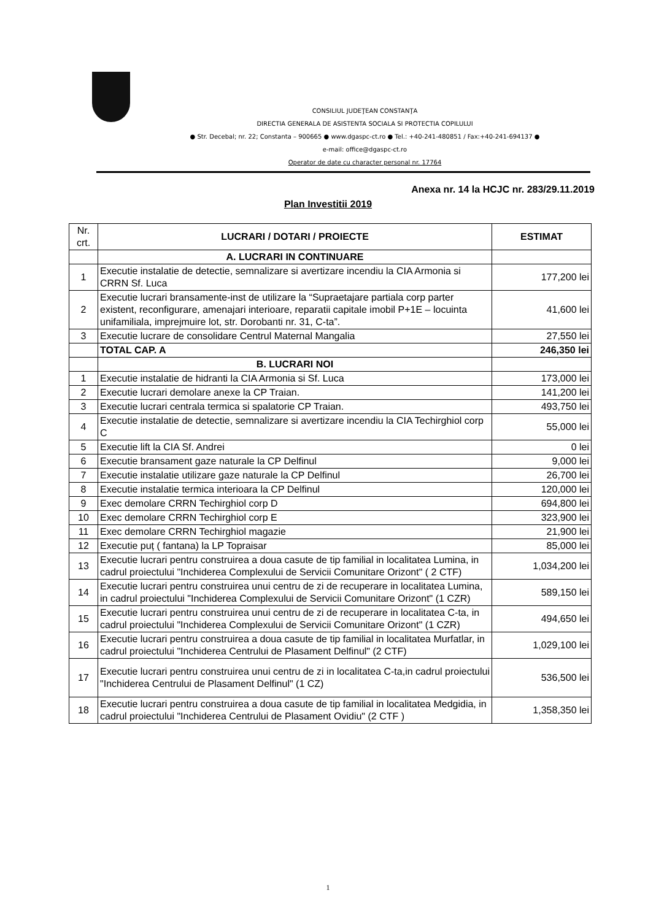CONSILIUL JUDEŢEAN CONSTANŢA
DIRECTIA GENERALA DE ASISTENTA SOCIALA SI PROTECTIA COPILULUI
● Str. Decebal; nr. 22; Constanta – 900665 ● www.dgaspc-ct.ro ● Tel.: +40-241-480851 / Fax:+40-241-694137 ●
e-mail: office@dgaspc-ct.ro
Operator de date cu character personal nr. 17764
Anexa nr. 14 la HCJC nr. 283/29.11.2019
Plan Investitii 2019
| Nr. crt. | LUCRARI / DOTARI / PROIECTE | ESTIMAT |
| --- | --- | --- |
| | A. LUCRARI IN CONTINUARE | |
| 1 | Executie instalatie de detectie, semnalizare si avertizare incendiu la CIA Armonia si CRRN Sf. Luca | 177,200 lei |
| 2 | Executie lucrari bransamente-inst de utilizare la “Supraetajare partiala corp parter existent, reconfigurare, amenajari interioare, reparatii capitale imobil P+1E – locuinta unifamiliala, imprejmuire lot, str. Dorobanti nr. 31, C-ta”. | 41,600 lei |
| 3 | Executie lucrare de consolidare Centrul Maternal Mangalia | 27,550 lei |
| | TOTAL CAP. A | 246,350 lei |
| | B. LUCRARI NOI | |
| 1 | Executie instalatie de hidranti la CIA Armonia si Sf. Luca | 173,000 lei |
| 2 | Executie lucrari demolare anexe la CP Traian. | 141,200 lei |
| 3 | Executie lucrari centrala termica si spalatorie CP Traian. | 493,750 lei |
| 4 | Executie instalatie de detectie, semnalizare si avertizare incendiu la CIA Techirghiol corp C | 55,000 lei |
| 5 | Executie lift la CIA Sf. Andrei | 0 lei |
| 6 | Executie bransament gaze naturale la CP Delfinul | 9,000 lei |
| 7 | Executie instalatie utilizare gaze naturale la CP Delfinul | 26,700 lei |
| 8 | Executie instalatie termica interioara la CP Delfinul | 120,000 lei |
| 9 | Exec demolare CRRN Techirghiol corp D | 694,800 lei |
| 10 | Exec demolare CRRN Techirghiol corp E | 323,900 lei |
| 11 | Exec demolare CRRN Techirghiol magazie | 21,900 lei |
| 12 | Executie puț ( fantana) la LP Topraisar | 85,000 lei |
| 13 | Executie lucrari pentru construirea a doua casute de tip familial in localitatea Lumina, in cadrul proiectului "Inchiderea Complexului de Servicii Comunitare Orizont" ( 2 CTF) | 1,034,200 lei |
| 14 | Executie lucrari pentru construirea unui centru de zi de recuperare in localitatea Lumina, in cadrul proiectului "Inchiderea Complexului de Servicii Comunitare Orizont" (1 CZR) | 589,150 lei |
| 15 | Executie lucrari pentru construirea unui centru de zi de recuperare in localitatea C-ta, in cadrul proiectului "Inchiderea Complexului de Servicii Comunitare Orizont" (1 CZR) | 494,650 lei |
| 16 | Executie lucrari pentru construirea a doua casute de tip familial in localitatea Murfatlar, in cadrul proiectului "Inchiderea Centrului de Plasament Delfinul" (2 CTF) | 1,029,100 lei |
| 17 | Executie lucrari pentru construirea unui centru de zi in localitatea C-ta,in cadrul proiectului "Inchiderea Centrului de Plasament Delfinul" (1 CZ) | 536,500 lei |
| 18 | Executie lucrari pentru construirea a doua casute de tip familial in localitatea Medgidia, in cadrul proiectului "Inchiderea Centrului de Plasament Ovidiu" (2 CTF ) | 1,358,350 lei |
1